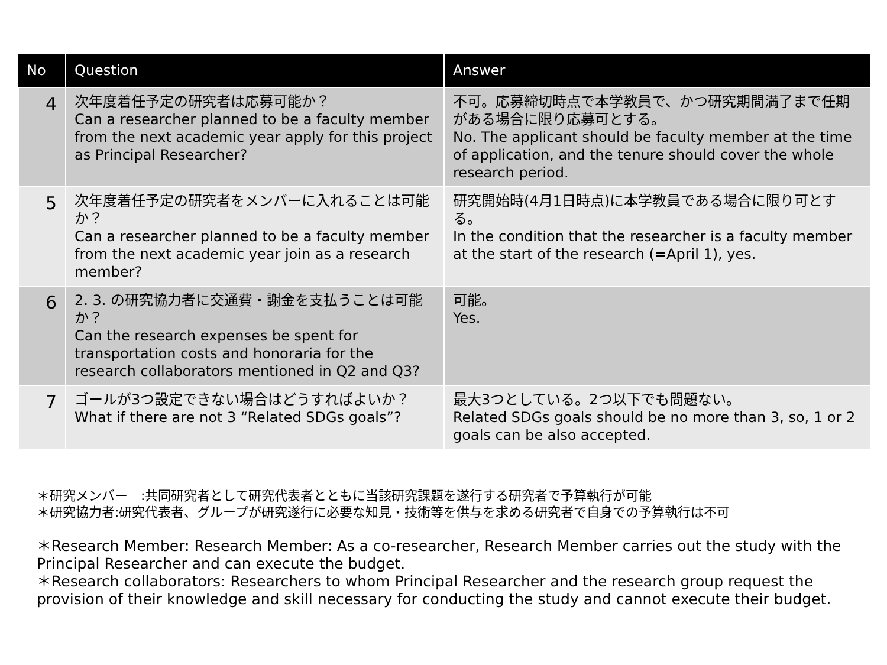| No | Question | Answer |
| --- | --- | --- |
| 4 | 次年度着任予定の研究者は応募可能か？ Can a researcher planned to be a faculty member from the next academic year apply for this project as Principal Researcher? | 不可。応募締切時点で本学教員で、かつ研究期間満了まで任期がある場合に限り応募可とする。 No. The applicant should be faculty member at the time of application, and the tenure should cover the whole research period. |
| 5 | 次年度着任予定の研究者をメンバーに入れることは可能か？ Can a researcher planned to be a faculty member from the next academic year join as a research member? | 研究開始時(4月1日時点)に本学教員である場合に限り可とする。 In the condition that the researcher is a faculty member at the start of the research (=April 1), yes. |
| 6 | 2. 3. の研究協力者に交通費・謝金を支払うことは可能か？ Can the research expenses be spent for transportation costs and honoraria for the research collaborators mentioned in Q2 and Q3? | 可能。 Yes. |
| 7 | ゴールが3つ設定できない場合はどうすればよいか？ What if there are not 3 “Related SDGs goals”? | 最大3つとしている。2つ以下でも問題ない。 Related SDGs goals should be no more than 3, so, 1 or 2 goals can be also accepted. |
＊研究メンバー　:共同研究者として研究代表者とともに当該研究課題を遂行する研究者で予算執行が可能
＊研究協力者:研究代表者、グループが研究遂行に必要な知見・技術等を供与を求める研究者で自身での予算執行は不可
＊Research Member: Research Member: As a co-researcher, Research Member carries out the study with the Principal Researcher and can execute the budget.
＊Research collaborators: Researchers to whom Principal Researcher and the research group request the provision of their knowledge and skill necessary for conducting the study and cannot execute their budget.